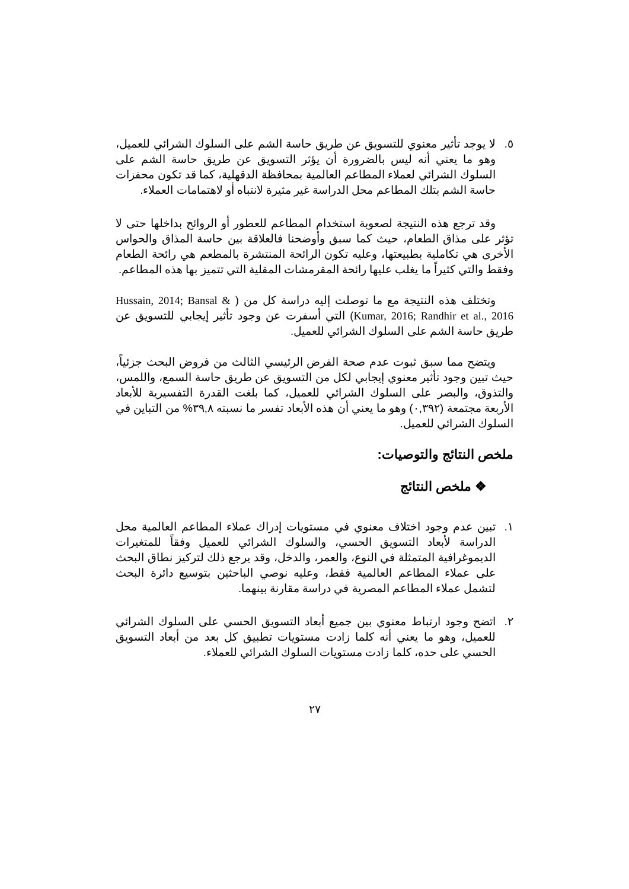٥. لا يوجد تأثير معنوي للتسويق عن طريق حاسة الشم على السلوك الشرائي للعميل، وهو ما يعني أنه ليس بالضرورة أن يؤثر التسويق عن طريق حاسة الشم على السلوك الشرائي لعملاء المطاعم العالمية بمحافظة الدقهلية، كما قد تكون محفزات حاسة الشم بتلك المطاعم محل الدراسة غير مثيرة لانتباه أو لاهتمامات العملاء.
وقد ترجع هذه النتيجة لصعوبة استخدام المطاعم للعطور أو الروائح بداخلها حتى لا تؤثر على مذاق الطعام، حيث كما سبق وأوضحنا فالعلاقة بين حاسة المذاق والحواس الأخرى هي تكاملية بطبيعتها، وعليه تكون الرائحة المنتشرة بالمطعم هي رائحة الطعام وفقط والتي كثيراً ما يغلب عليها رائحة المقرمشات المقلية التي تتميز بها هذه المطاعم.
وتختلف هذه النتيجة مع ما توصلت إليه دراسة كل من ( Hussain, 2014; Bansal & Kumar, 2016; Randhir et al., 2016) التي أسفرت عن وجود تأثير إيجابي للتسويق عن طريق حاسة الشم على السلوك الشرائي للعميل.
ويتضح مما سبق ثبوت عدم صحة الفرض الرئيسي الثالث من فروض البحث جزئياً، حيث تبين وجود تأثير معنوي إيجابي لكل من التسويق عن طريق حاسة السمع، واللمس، والتذوق، والبصر على السلوك الشرائي للعميل، كما بلغت القدرة التفسيرية للأبعاد الأربعة مجتمعة (٠,٣٩٢) وهو ما يعني أن هذه الأبعاد تفسر ما نسبته ٣٩,٨% من التباين في السلوك الشرائي للعميل.
ملخص النتائج والتوصيات:
❖ ملخص النتائج
١. تبين عدم وجود اختلاف معنوي في مستويات إدراك عملاء المطاعم العالمية محل الدراسة لأبعاد التسويق الحسي، والسلوك الشرائي للعميل وفقاً للمتغيرات الديموغرافية المتمثلة في النوع، والعمر، والدخل، وقد يرجع ذلك لتركيز نطاق البحث على عملاء المطاعم العالمية فقط، وعليه نوصي الباحثين بتوسيع دائرة البحث لتشمل عملاء المطاعم المصرية في دراسة مقارنة بينهما.
٢. اتضح وجود ارتباط معنوي بين جميع أبعاد التسويق الحسي على السلوك الشرائي للعميل، وهو ما يعني أنه كلما زادت مستويات تطبيق كل بعد من أبعاد التسويق الحسي على حده، كلما زادت مستويات السلوك الشرائي للعملاء.
٢٧